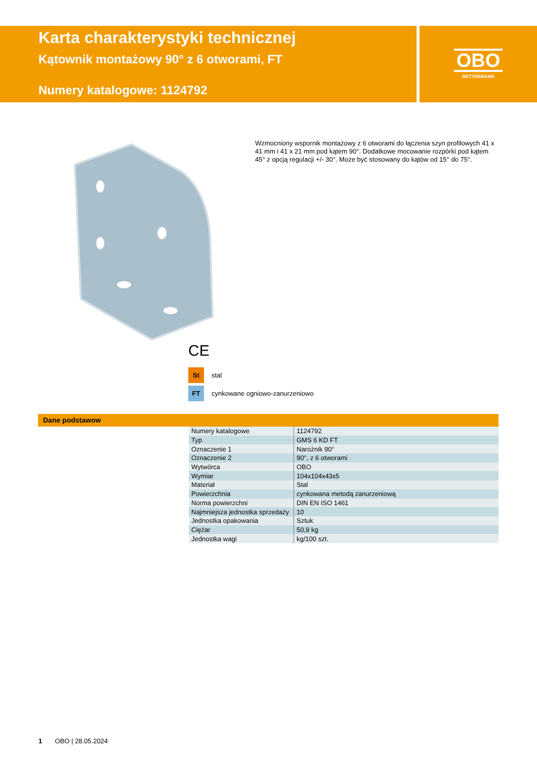Karta charakterystyki technicznej
Kątownik montażowy 90° z 6 otworami, FT
Numery katalogowe: 1124792
OBO
BETTERMANN
Wzmocniony wspornik montażowy z 6 otworami do łączenia szyn profilowych 41 x 41 mm i 41 x 21 mm pod kątem 90°. Dodatkowe mocowanie rozpórki pod kątem 45° z opcją regulacji +/- 30°. Może być stosowany do kątów od 15° do 75°.
CE
St stal
FT cynkowane ogniowo-zanurzeniowo
Dane podstawow
| Numery katalogowe | 1124792 |
| Typ | GMS 6 KD FT |
| Oznaczenie 1 | Narożnik 90° |
| Oznaczenie 2 | 90°, z 6 otworami |
| Wytwórca | OBO |
| Wymiar | 104x104x43x5 |
| Materiał | Stal |
| Powierzchnia | cynkowana metodą zanurzeniową |
| Norma powierzchni | DIN EN ISO 1461 |
| Najmniejsza jednostka sprzedaży | 10 |
| Jednostka opakowania | Sztuk |
| Ciężar | 50,9 kg |
| Jednostka wagi | kg/100 szt. |
1 OBO | 28.05.2024